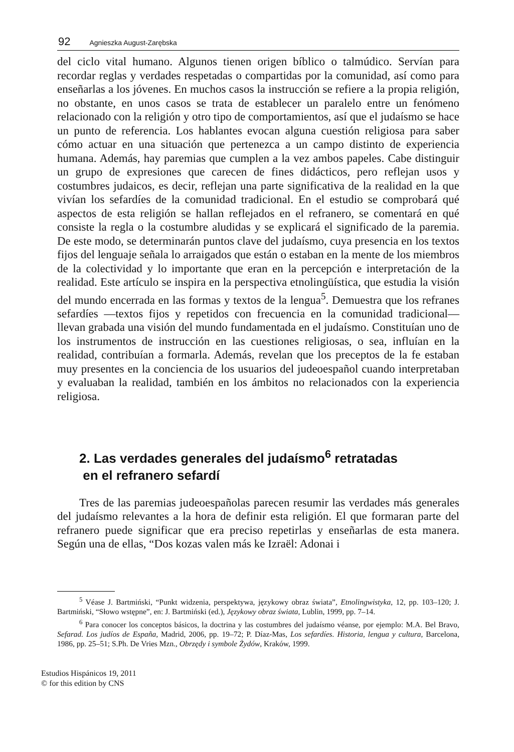92 Agnieszka August-Zarębska
del ciclo vital humano. Algunos tienen origen bíblico o talmúdico. Servían para recordar reglas y verdades respetadas o compartidas por la comunidad, así como para enseñarlas a los jóvenes. En muchos casos la instrucción se refiere a la propia religión, no obstante, en unos casos se trata de establecer un paralelo entre un fenómeno relacionado con la religión y otro tipo de comportamientos, así que el judaísmo se hace un punto de referencia. Los hablantes evocan alguna cuestión religiosa para saber cómo actuar en una situación que pertenezca a un campo distinto de experiencia humana. Además, hay paremias que cumplen a la vez ambos papeles. Cabe distinguir un grupo de expresiones que carecen de fines didácticos, pero reflejan usos y costumbres judaicos, es decir, reflejan una parte significativa de la realidad en la que vivían los sefardíes de la comunidad tradicional. En el estudio se comprobará qué aspectos de esta religión se hallan reflejados en el refranero, se comentará en qué consiste la regla o la costumbre aludidas y se explicará el significado de la paremia. De este modo, se determinarán puntos clave del judaísmo, cuya presencia en los textos fijos del lenguaje señala lo arraigados que están o estaban en la mente de los miembros de la colectividad y lo importante que eran en la percepción e interpretación de la realidad. Este artículo se inspira en la perspectiva etnolingüística, que estudia la visión del mundo encerrada en las formas y textos de la lengua<sup>5</sup>. Demuestra que los refranes sefardíes —textos fijos y repetidos con frecuencia en la comunidad tradicional— llevan grabada una visión del mundo fundamentada en el judaísmo. Constituían uno de los instrumentos de instrucción en las cuestiones religiosas, o sea, influían en la realidad, contribuían a formarla. Además, revelan que los preceptos de la fe estaban muy presentes en la conciencia de los usuarios del judeoespañol cuando interpretaban y evaluaban la realidad, también en los ámbitos no relacionados con la experiencia religiosa.
2. Las verdades generales del judaísmo<sup>6</sup> retratadas
en el refranero sefardí
Tres de las paremias judeoespañolas parecen resumir las verdades más generales del judaísmo relevantes a la hora de definir esta religión. El que formaran parte del refranero puede significar que era preciso repetirlas y enseñarlas de esta manera. Según una de ellas, “Dos kozas valen más ke Izraël: Adonai i
<sup>5</sup> Véase J. Bartmiński, “Punkt widzenia, perspektywa, językowy obraz świata”, Etnolingwistyka, 12, pp. 103–120; J. Bartmiński, “Słowo wstępne”, en: J. Bartmiński (ed.), Językowy obraz świata, Lublin, 1999, pp. 7–14.
<sup>6</sup> Para conocer los conceptos básicos, la doctrina y las costumbres del judaísmo véanse, por ejemplo: M.A. Bel Bravo, Sefarad. Los judíos de España, Madrid, 2006, pp. 19–72; P. Díaz-Mas, Los sefardíes. Historia, lengua y cultura, Barcelona, 1986, pp. 25–51; S.Ph. De Vries Mzn., Obrzędy i symbole Żydów, Kraków, 1999.
Estudios Hispánicos 19, 2011
© for this edition by CNS